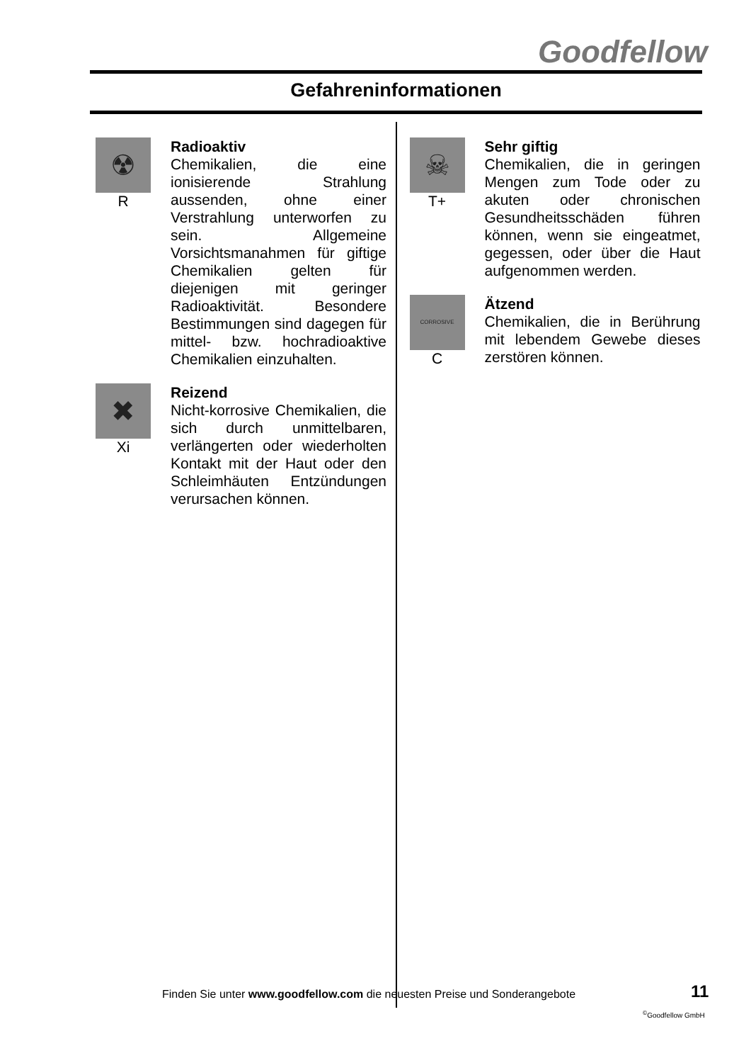Goodfellow
Gefahreninformationen
☢
R
Radioaktiv
Chemikalien, die eine ionisierende Strahlung aussenden, ohne einer Verstrahlung unterworfen zu sein. Allgemeine Vorsichtsmanahmen für giftige Chemikalien gelten für diejenigen mit geringer Radioaktivität. Besondere Bestimmungen sind dagegen für mittel- bzw. hochradioaktive Chemikalien einzuhalten.
✖
Xi
Reizend
Nicht-korrosive Chemikalien, die sich durch unmittelbaren, verlängerten oder wiederholten Kontakt mit der Haut oder den Schleimhäuten Entzündungen verursachen können.
☠
T+
Sehr giftig
Chemikalien, die in geringen Mengen zum Tode oder zu akuten oder chronischen Gesundheitsschäden führen können, wenn sie eingeatmet, gegessen, oder über die Haut aufgenommen werden.
CORROSIVE
C
Ätzend
Chemikalien, die in Berührung mit lebendem Gewebe dieses zerstören können.
Finden Sie unter www.goodfellow.com die neuesten Preise und Sonderangebote
11
<sup>©</sup>Goodfellow GmbH